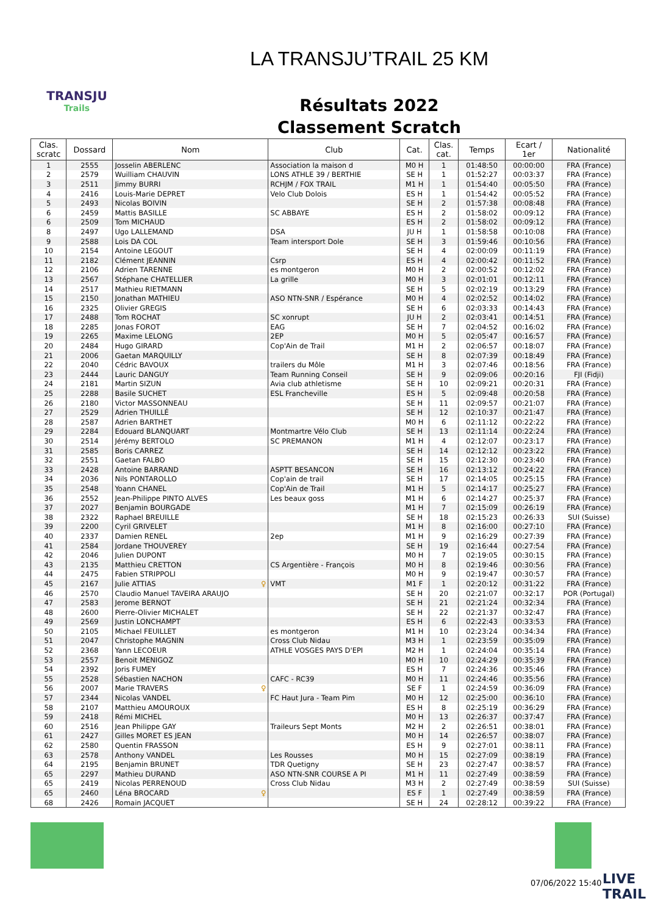TRANSJU
Trails
LA TRANSJU’TRAIL 25 KM
Résultats 2022
Classement Scratch
| Clas. scratc | Dossard | Nom | Club | Cat. | Clas. cat. | Temps | Ecart / 1er | Nationalité |
| --- | --- | --- | --- | --- | --- | --- | --- | --- |
| 1 | 2555 | Josselin ABERLENC | Association la maison d | M0 H | 1 | 01:48:50 | 00:00:00 | FRA (France) |
| 2 | 2579 | Wuilliam CHAUVIN | LONS ATHLE 39 / BERTHIE | SE H | 1 | 01:52:27 | 00:03:37 | FRA (France) |
| 3 | 2511 | Jimmy BURRI | RCHJM / FOX TRAIL | M1 H | 1 | 01:54:40 | 00:05:50 | FRA (France) |
| 4 | 2416 | Louis-Marie DEPRET | Velo Club Dolois | ES H | 1 | 01:54:42 | 00:05:52 | FRA (France) |
| 5 | 2493 | Nicolas BOIVIN | | SE H | 2 | 01:57:38 | 00:08:48 | FRA (France) |
| 6 | 2459 | Mattis BASILLE | SC ABBAYE | ES H | 2 | 01:58:02 | 00:09:12 | FRA (France) |
| 6 | 2509 | Tom MICHAUD | | ES H | 2 | 01:58:02 | 00:09:12 | FRA (France) |
| 8 | 2497 | Ugo LALLEMAND | DSA | JU H | 1 | 01:58:58 | 00:10:08 | FRA (France) |
| 9 | 2588 | Lois DA COL | Team intersport Dole | SE H | 3 | 01:59:46 | 00:10:56 | FRA (France) |
| 10 | 2154 | Antoine LEGOUT | | SE H | 4 | 02:00:09 | 00:11:19 | FRA (France) |
| 11 | 2182 | Clément JEANNIN | Csrp | ES H | 4 | 02:00:42 | 00:11:52 | FRA (France) |
| 12 | 2106 | Adrien TARENNE | es montgeron | M0 H | 2 | 02:00:52 | 00:12:02 | FRA (France) |
| 13 | 2567 | Stéphane CHATELLIER | La grille | M0 H | 3 | 02:01:01 | 00:12:11 | FRA (France) |
| 14 | 2517 | Mathieu RIETMANN | | SE H | 5 | 02:02:19 | 00:13:29 | FRA (France) |
| 15 | 2150 | Jonathan MATHIEU | ASO NTN-SNR / Espérance | M0 H | 4 | 02:02:52 | 00:14:02 | FRA (France) |
| 16 | 2325 | Olivier GREGIS | | SE H | 6 | 02:03:33 | 00:14:43 | FRA (France) |
| 17 | 2488 | Tom ROCHAT | SC xonrupt | JU H | 2 | 02:03:41 | 00:14:51 | FRA (France) |
| 18 | 2285 | Jonas FOROT | EAG | SE H | 7 | 02:04:52 | 00:16:02 | FRA (France) |
| 19 | 2265 | Maxime LELONG | 2EP | M0 H | 5 | 02:05:47 | 00:16:57 | FRA (France) |
| 20 | 2484 | Hugo GIRARD | Cop'Ain de Trail | M1 H | 2 | 02:06:57 | 00:18:07 | FRA (France) |
| 21 | 2006 | Gaetan MARQUILLY | | SE H | 8 | 02:07:39 | 00:18:49 | FRA (France) |
| 22 | 2040 | Cédric BAVOUX | trailers du Môle | M1 H | 3 | 02:07:46 | 00:18:56 | FRA (France) |
| 23 | 2444 | Lauric DANGUY | Team Running Conseil | SE H | 9 | 02:09:06 | 00:20:16 | FJI (Fidji) |
| 24 | 2181 | Martin SIZUN | Avia club athletisme | SE H | 10 | 02:09:21 | 00:20:31 | FRA (France) |
| 25 | 2288 | Basile SUCHET | ESL Francheville | ES H | 5 | 02:09:48 | 00:20:58 | FRA (France) |
| 26 | 2180 | Victor MASSONNEAU | | SE H | 11 | 02:09:57 | 00:21:07 | FRA (France) |
| 27 | 2529 | Adrien THUILLÉ | | SE H | 12 | 02:10:37 | 00:21:47 | FRA (France) |
| 28 | 2587 | Adrien BARTHET | | M0 H | 6 | 02:11:12 | 00:22:22 | FRA (France) |
| 29 | 2284 | Edouard BLANQUART | Montmartre Vélo Club | SE H | 13 | 02:11:14 | 00:22:24 | FRA (France) |
| 30 | 2514 | Jérémy BERTOLO | SC PREMANON | M1 H | 4 | 02:12:07 | 00:23:17 | FRA (France) |
| 31 | 2585 | Boris CARREZ | | SE H | 14 | 02:12:12 | 00:23:22 | FRA (France) |
| 32 | 2551 | Gaetan FALBO | | SE H | 15 | 02:12:30 | 00:23:40 | FRA (France) |
| 33 | 2428 | Antoine BARRAND | ASPTT BESANCON | SE H | 16 | 02:13:12 | 00:24:22 | FRA (France) |
| 34 | 2036 | Nils PONTAROLLO | Cop'ain de trail | SE H | 17 | 02:14:05 | 00:25:15 | FRA (France) |
| 35 | 2548 | Yoann CHANEL | Cop'Ain de Trail | M1 H | 5 | 02:14:17 | 00:25:27 | FRA (France) |
| 36 | 2552 | Jean-Philippe PINTO ALVES | Les beaux goss | M1 H | 6 | 02:14:27 | 00:25:37 | FRA (France) |
| 37 | 2027 | Benjamin BOURGADE | | M1 H | 7 | 02:15:09 | 00:26:19 | FRA (France) |
| 38 | 2322 | Raphael BREUILLE | | SE H | 18 | 02:15:23 | 00:26:33 | SUI (Suisse) |
| 39 | 2200 | Cyril GRIVELET | | M1 H | 8 | 02:16:00 | 00:27:10 | FRA (France) |
| 40 | 2337 | Damien RENEL | 2ep | M1 H | 9 | 02:16:29 | 00:27:39 | FRA (France) |
| 41 | 2584 | Jordane THOUVEREY | | SE H | 19 | 02:16:44 | 00:27:54 | FRA (France) |
| 42 | 2046 | Julien DUPONT | | M0 H | 7 | 02:19:05 | 00:30:15 | FRA (France) |
| 43 | 2135 | Matthieu CRETTON | CS Argentière - François | M0 H | 8 | 02:19:46 | 00:30:56 | FRA (France) |
| 44 | 2475 | Fabien STRIPPOLI | | M0 H | 9 | 02:19:47 | 00:30:57 | FRA (France) |
| 45 | 2167 | Julie ATTIAS ♀ | VMT | M1 F | 1 | 02:20:12 | 00:31:22 | FRA (France) |
| 46 | 2570 | Claudio Manuel TAVEIRA ARAUJO | | SE H | 20 | 02:21:07 | 00:32:17 | POR (Portugal) |
| 47 | 2583 | Jerome BERNOT | | SE H | 21 | 02:21:24 | 00:32:34 | FRA (France) |
| 48 | 2600 | Pierre-Olivier MICHALET | | SE H | 22 | 02:21:37 | 00:32:47 | FRA (France) |
| 49 | 2569 | Justin LONCHAMPT | | ES H | 6 | 02:22:43 | 00:33:53 | FRA (France) |
| 50 | 2105 | Michael FEUILLET | es montgeron | M1 H | 10 | 02:23:24 | 00:34:34 | FRA (France) |
| 51 | 2047 | Christophe MAGNIN | Cross Club Nidau | M3 H | 1 | 02:23:59 | 00:35:09 | FRA (France) |
| 52 | 2368 | Yann LECOEUR | ATHLE VOSGES PAYS D'EPI | M2 H | 1 | 02:24:04 | 00:35:14 | FRA (France) |
| 53 | 2557 | Benoit MENIGOZ | | M0 H | 10 | 02:24:29 | 00:35:39 | FRA (France) |
| 54 | 2392 | Joris FUMEY | | ES H | 7 | 02:24:36 | 00:35:46 | FRA (France) |
| 55 | 2528 | Sébastien NACHON | CAFC - RC39 | M0 H | 11 | 02:24:46 | 00:35:56 | FRA (France) |
| 56 | 2007 | Marie TRAVERS ♀ | | SE F | 1 | 02:24:59 | 00:36:09 | FRA (France) |
| 57 | 2344 | Nicolas VANDEL | FC Haut Jura - Team Pim | M0 H | 12 | 02:25:00 | 00:36:10 | FRA (France) |
| 58 | 2107 | Matthieu AMOUROUX | | ES H | 8 | 02:25:19 | 00:36:29 | FRA (France) |
| 59 | 2418 | Rémi MICHEL | | M0 H | 13 | 02:26:37 | 00:37:47 | FRA (France) |
| 60 | 2516 | Jean Philippe GAY | Traileurs Sept Monts | M2 H | 2 | 02:26:51 | 00:38:01 | FRA (France) |
| 61 | 2427 | Gilles MORET ES JEAN | | M0 H | 14 | 02:26:57 | 00:38:07 | FRA (France) |
| 62 | 2580 | Quentin FRASSON | | ES H | 9 | 02:27:01 | 00:38:11 | FRA (France) |
| 63 | 2578 | Anthony VANDEL | Les Rousses | M0 H | 15 | 02:27:09 | 00:38:19 | FRA (France) |
| 64 | 2195 | Benjamin BRUNET | TDR Quetigny | SE H | 23 | 02:27:47 | 00:38:57 | FRA (France) |
| 65 | 2297 | Mathieu DURAND | ASO NTN-SNR COURSE A PI | M1 H | 11 | 02:27:49 | 00:38:59 | FRA (France) |
| 65 | 2419 | Nicolas PERRENOUD | Cross Club Nidau | M3 H | 2 | 02:27:49 | 00:38:59 | SUI (Suisse) |
| 65 | 2460 | Léna BROCARD ♀ | | ES F | 1 | 02:27:49 | 00:38:59 | FRA (France) |
| 68 | 2426 | Romain JACQUET | | SE H | 24 | 02:28:12 | 00:39:22 | FRA (France) |
07/06/2022 15:40
LIVE
TRAIL